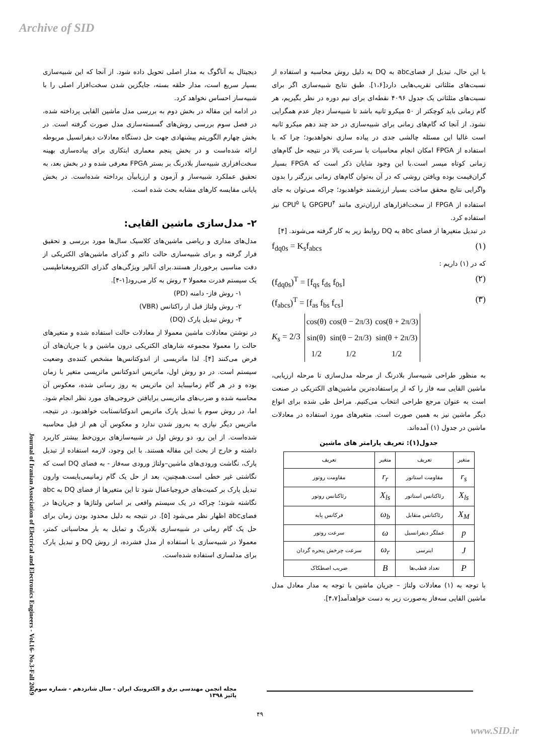Archive of SID
دیجیتال به آناگوگ به مدار اصلی تحویل داده شود. از آنجا که این شبیه‌سازی بسیار سریع است، مدار حلقه بسته، جایگزین شدن سخت‌افزار اصلی را با شبیه‌ساز احساس نخواهد کرد.
در ادامه این مقاله در بخش دوم به بررسی مدل ماشین القایی پرداخته شده، در فصل سوم بررسی روش‌های گسسته‌سازی مدل صورت گرفته است. در بخش چهارم الگوریتم پیشنهادی جهت حل دستگاه معادلات دیفرانسیل مربوطه ارائه شده‌است و در بخش پنجم معماری ابتکاری برای پیاده‌سازی بهینه سخت‌افزاری شبیه‌ساز بلادرنگ بر بستر FPGA معرفی شده و در بخش بعد، به تحقیق عملکرد شبیه‌ساز و آزمون و ارزیابیآن پرداخته شده‌است. در بخش پایانی مقایسه کارهای مشابه بحث شده است.
۲- مدل‌سازی ماشین القایی:
مدل‌های مداری و ریاضی ماشین‌های کلاسیک سال‌ها مورد بررسی و تحقیق قرار گرفته و برای شبیه‌سازی حالت دائم و گذرای ماشین‌های الکتریکی از دقت مناسبی برخوردار هستند.برای آنالیز ویژگی‌های گذرای الکترومغناطیسی یک سیستم قدرت معمولا ۳ روش به کار می‌رود[۱-۴].
۱- روش فاز- دامنه (PD)
۲- روش ولتاژ قبل از راکتانس (VBR)
۳- روش تبدیل پارک (DQ)
در نوشتن معادلات ماشین معمولا از معادلات حالت استفاده شده و متغیرهای حالت را معمولا مجموعه شارهای الکتریکی درون ماشین و یا جریان‌های آن فرض می‌کنند [۴]. لذا ماتریسی از اندوکتانس‌ها مشخص کننده‌ی وضعیت سیستم است. در دو روش اول، ماتریس اندوکتانس ماتریسی متغیر با زمان بوده و در هر گام زمانیبباید این ماتریس به روز رسانی شده، معکوس آن محاسبه شده و ضرب‌های ماتریسی برایافتن خروجی‌های مورد نظر انجام شود. اما، در روش سوم یا تبدیل پارک ماتریس اندوکتانسثابت خواهدبود. در نتیجه، ماتریس دیگر نیازی به به‌روز شدن ندارد و معکوس آن هم از قبل محاسبه شده‌است. از این رو، دو روش اول در شبیه‌سازهای برون‌خط بیشتر کاربرد داشته و خارج از بحث این مقاله هستند. با این وجود، لازمه استفاده از تبدیل پارک، نگاشت ورودی‌های ماشین–ولتاژ ورودی سه‌فاز - به فضای DQ است که نگاشتی غیر خطی است.همچنین، بعد از حل یک گام زمانیمی‌بایست وارون تبدیل پارک بر کمیت‌های خروجیاعمال شود تا این متغیرها از فضای DQ به abc نگاشته شوند؛ چراکه در یک سیستم واقعی بر اساس ولتاژها و جریان‌ها در فضایabc اظهار نظر می‌شود [۵]. در نتیجه به دلیل محدود بودن زمان برای حل یک گام زمانی در شبیه‌سازی بلادرنگ و تمایل به بار محاسباتی کمتر، معمولا در شبیه‌سازی با استفاده از مدل فشرده، از روش DQ و تبدیل پارک برای مدلسازی استفاده شده‌است.
با این حال، تبدیل از فضایabc به DQ به دلیل روش محاسبه و استفاده از نسبت‌های مثلثاتی تقریب‌هایی دارد[۱،۶]. طبق نتایج شبیه‌سازی اگر برای نسبت‌های مثلثاتی یک جدول ۴۰۹۶ نقطه‌ای برای نیم دوره در نظر بگیریم، هر گام زمانی باید کوچکتر از ۵۰ میکرو ثانیه باشد تا شبیه‌ساز دچار عدم همگرایی نشود. از آنجا که گام‌های زمانی برای شبیه‌سازی در حد چند دهم میکرو ثانیه است غالبا این مسئله چالشی جدی در پیاده سازی نخواهدبود؛ چرا که با استفاده از FPGA امکان انجام محاسبات با سرعت بالا در نتیجه حل گام‌های زمانی کوتاه میسر است.با این وجود شایان ذکر است که FPGA بسیار گران‌قیمت بوده ویافتن روشی که در آن به‌توان گام‌های زمانی بزرگتر را بدون واگرایی نتایج محقق ساخت بسیار ارزشمند خواهدبود؛ چراکه می‌توان به جای استفاده از FPGA از سخت‌افزارهای ارزان‌تری مانند GPGPU<sup>۴</sup> یا CPU<sup>۵</sup> نیز استفاده کرد.
در تبدیل متغیرها از فضای abc به DQ روابط زیر به کار گرفته می‌شوند. [۴]
f<sub>dq0s</sub> = K<sub>s</sub>f<sub>abcs</sub> (۱)
که در (۱) داریم :
(f<sub>dq0s</sub>)<sup>T</sup> = [f<sub>qs</sub> f<sub>ds</sub> f<sub>0s</sub>] (۲)
(f<sub>abcs</sub>)<sup>T</sup> = [f<sub>as</sub> f<sub>bs</sub> f<sub>cs</sub>] (۳)
K<sub>s</sub> = 2/3
| cos(θ) | cos(θ − 2π/3) | cos(θ + 2π/3) |
| sin(θ) | sin(θ − 2π/3) | sin(θ + 2π/3) |
| 1/2 | 1/2 | 1/2 |
به منظور طراحی شبیه‌ساز بلادرنگ از مرحله مدل‌سازی تا مرحله ارزیابی، ماشین القایی سه فاز را که از پراستفاده‌ترین ماشین‌های الکتریکی در صنعت است به عنوان مرجع طراحی انتخاب می‌کنیم. مراحل طی شده برای انواع دیگر ماشین نیز به همین صورت است. متغیرهای مورد استفاده در معادلات ماشین در جدول (۱) آمده‌اند.
جدول(۱): تعریف پارامتر های ماشین
| متغیر | تعریف | متغیر | تعریف |
| --- | --- | --- | --- |
| r<sub>s</sub> | مقاومت استاتور | r<sub>r</sub> | مقاومت روتور |
| X<sub>ls</sub> | رئاکتانس استاتور | X<sub>ls</sub> | رئاکتانس روتور |
| X<sub>M</sub> | رئاکتانس متقابل | ω<sub>b</sub> | فرکانس پایه |
| p | عملگر دیفرانسیل | ω | سرعت روتور |
| J | اینرسی | ω<sub>r</sub> | سرعت چرخش پنجره گردان |
| P | تعداد قطب‌ها | B | ضریب اصطکاک |
با توجه به (۱) معادلات ولتاژ – جریان ماشین با توجه به مدار معادل مدل ماشین القایی سه‌فاز به‌صورت زیر به دست خواهدآمد[۴،۷].
Journal of Iranian Association of Electrical and Electronics Engineers - Vol.16- No.3-Fall 2019
مجله انجمن مهندسی برق و الکترونیک ایران - سال شانزدهم - شماره سوم - پائیز ۱۳۹۸
۴۹
www.SID.ir